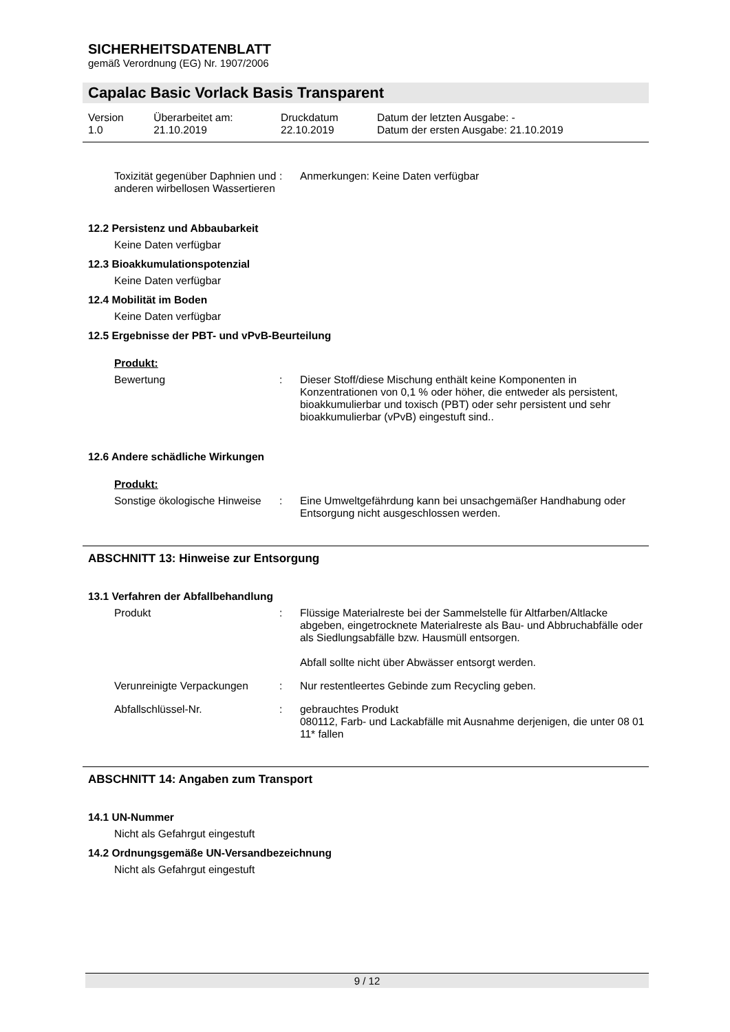SICHERHEITSDATENBLATT
gemäß Verordnung (EG) Nr. 1907/2006
Capalac Basic Vorlack Basis Transparent
| Version 1.0 | Überarbeitet am: 21.10.2019 | Druckdatum 22.10.2019 | Datum der letzten Ausgabe: - Datum der ersten Ausgabe: 21.10.2019 |
| Toxizität gegenüber Daphnien und anderen wirbellosen Wassertieren | : | Anmerkungen: Keine Daten verfügbar |
12.2 Persistenz und Abbaubarkeit
Keine Daten verfügbar
12.3 Bioakkumulationspotenzial
Keine Daten verfügbar
12.4 Mobilität im Boden
Keine Daten verfügbar
12.5 Ergebnisse der PBT- und vPvB-Beurteilung
Produkt:
| Bewertung | : | Dieser Stoff/diese Mischung enthält keine Komponenten in Konzentrationen von 0,1 % oder höher, die entweder als persistent, bioakkumulierbar und toxisch (PBT) oder sehr persistent und sehr bioakkumulierbar (vPvB) eingestuft sind.. |
12.6 Andere schädliche Wirkungen
Produkt:
| Sonstige ökologische Hinweise | : | Eine Umweltgefährdung kann bei unsachgemäßer Handhabung oder Entsorgung nicht ausgeschlossen werden. |
ABSCHNITT 13: Hinweise zur Entsorgung
13.1 Verfahren der Abfallbehandlung
| Produkt | : | Flüssige Materialreste bei der Sammelstelle für Altfarben/Altlacke abgeben, eingetrocknete Materialreste als Bau- und Abbruchabfälle oder als Siedlungsabfälle bzw. Hausmüll entsorgen. Abfall sollte nicht über Abwässer entsorgt werden. |
| Verunreinigte Verpackungen | : | Nur restentleertes Gebinde zum Recycling geben. |
| Abfallschlüssel-Nr. | : | gebrauchtes Produkt 080112, Farb- und Lackabfälle mit Ausnahme derjenigen, die unter 08 01 11* fallen |
ABSCHNITT 14: Angaben zum Transport
14.1 UN-Nummer
Nicht als Gefahrgut eingestuft
14.2 Ordnungsgemäße UN-Versandbezeichnung
Nicht als Gefahrgut eingestuft
9 / 12